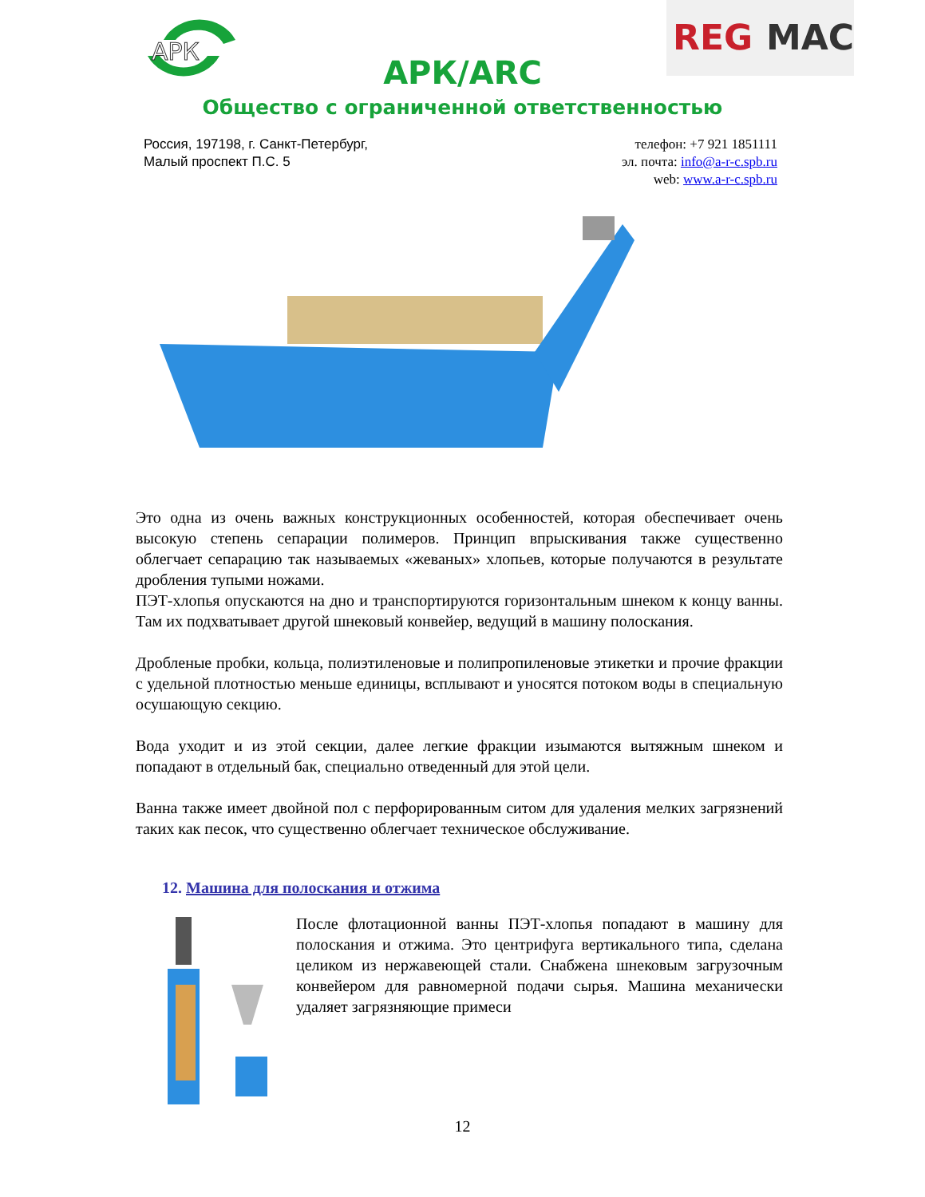АРК
REG
MAC
АРК/ARC
Общество с ограниченной ответственностью
Россия, 197198, г. Санкт-Петербург,
Малый проспект П.С. 5
телефон: +7 921 1851111
эл. почта: info@a-r-c.spb.ru
web: www.a-r-c.spb.ru
Это одна из очень важных конструкционных особенностей, которая обеспечивает очень высокую степень сепарации полимеров. Принцип впрыскивания также существенно облегчает сепарацию так называемых «жеваных» хлопьев, которые получаются в результате дробления тупыми ножами.
ПЭТ-хлопья опускаются на дно и транспортируются горизонтальным шнеком к концу ванны. Там их подхватывает другой шнековый конвейер, ведущий в машину полоскания.
Дробленые пробки, кольца, полиэтиленовые и полипропиленовые этикетки и прочие фракции с удельной плотностью меньше единицы, всплывают и уносятся потоком воды в специальную осушающую секцию.
Вода уходит и из этой секции, далее легкие фракции изымаются вытяжным шнеком и попадают в отдельный бак, специально отведенный для этой цели.
Ванна также имеет двойной пол с перфорированным ситом для удаления мелких загрязнений таких как песок, что существенно облегчает техническое обслуживание.
12. Машина для полоскания и отжима
После флотационной ванны ПЭТ-хлопья попадают в машину для полоскания и отжима. Это центрифуга вертикального типа, сделана целиком из нержавеющей стали. Снабжена шнековым загрузочным конвейером для равномерной подачи сырья. Машина механически удаляет загрязняющие примеси
12